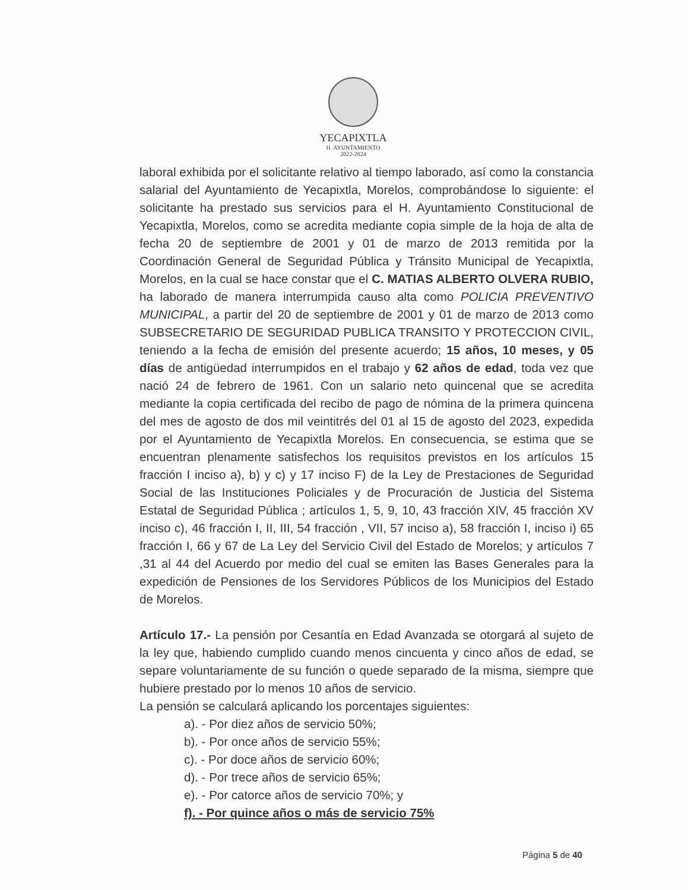YECAPIXTLA
H. AYUNTAMIENTO
2022-2024
laboral exhibida por el solicitante relativo al tiempo laborado, así como la constancia salarial del Ayuntamiento de Yecapixtla, Morelos, comprobándose lo siguiente: el solicitante ha prestado sus servicios para el H. Ayuntamiento Constitucional de Yecapixtla, Morelos, como se acredita mediante copia simple de la hoja de alta de fecha 20 de septiembre de 2001 y 01 de marzo de 2013 remitida por la Coordinación General de Seguridad Pública y Tránsito Municipal de Yecapixtla, Morelos, en la cual se hace constar que el C. MATIAS ALBERTO OLVERA RUBIO, ha laborado de manera interrumpida causo alta como POLICIA PREVENTIVO MUNICIPAL, a partir del 20 de septiembre de 2001 y 01 de marzo de 2013 como SUBSECRETARIO DE SEGURIDAD PUBLICA TRANSITO Y PROTECCION CIVIL, teniendo a la fecha de emisión del presente acuerdo; 15 años, 10 meses, y 05 días de antigüedad interrumpidos en el trabajo y 62 años de edad, toda vez que nació 24 de febrero de 1961. Con un salario neto quincenal que se acredita mediante la copia certificada del recibo de pago de nómina de la primera quincena del mes de agosto de dos mil veintitrés del 01 al 15 de agosto del 2023, expedida por el Ayuntamiento de Yecapixtla Morelos. En consecuencia, se estima que se encuentran plenamente satisfechos los requisitos previstos en los artículos 15 fracción I inciso a), b) y c) y 17 inciso F) de la Ley de Prestaciones de Seguridad Social de las Instituciones Policiales y de Procuración de Justicia del Sistema Estatal de Seguridad Pública ; artículos 1, 5, 9, 10, 43 fracción XIV, 45 fracción XV inciso c), 46 fracción I, II, III, 54 fracción , VII, 57 inciso a), 58 fracción I, inciso i) 65 fracción I, 66 y 67 de La Ley del Servicio Civil del Estado de Morelos; y artículos 7 ,31 al 44 del Acuerdo por medio del cual se emiten las Bases Generales para la expedición de Pensiones de los Servidores Públicos de los Municipios del Estado de Morelos.
Artículo 17.- La pensión por Cesantía en Edad Avanzada se otorgará al sujeto de la ley que, habiendo cumplido cuando menos cincuenta y cinco años de edad, se separe voluntariamente de su función o quede separado de la misma, siempre que hubiere prestado por lo menos 10 años de servicio.
La pensión se calculará aplicando los porcentajes siguientes:
a). - Por diez años de servicio 50%;
b). - Por once años de servicio 55%;
c). - Por doce años de servicio 60%;
d). - Por trece años de servicio 65%;
e). - Por catorce años de servicio 70%; y
f). - Por quince años o más de servicio 75%
Página 5 de 40